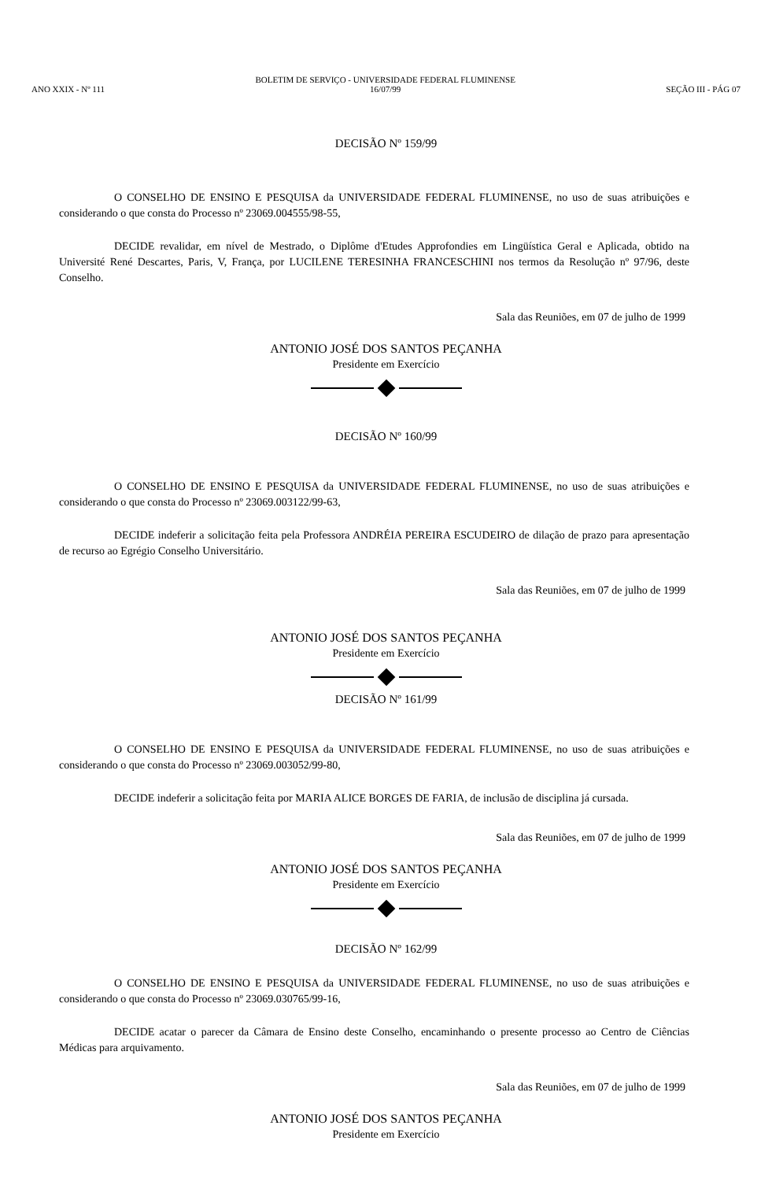ANO XXIX - Nº 111
BOLETIM DE SERVIÇO - UNIVERSIDADE FEDERAL FLUMINENSE
16/07/99
SEÇÃO III - PÁG 07
DECISÃO Nº 159/99
O CONSELHO DE ENSINO E PESQUISA da UNIVERSIDADE FEDERAL FLUMINENSE, no uso de suas atribuições e considerando o que consta do Processo nº 23069.004555/98-55,
DECIDE revalidar, em nível de Mestrado, o Diplôme d'Etudes Approfondies em Lingüística Geral e Aplicada, obtido na Université René Descartes, Paris, V, França, por LUCILENE TERESINHA FRANCESCHINI nos termos da Resolução nº 97/96, deste Conselho.
Sala das Reuniões, em 07 de julho de 1999
ANTONIO JOSÉ DOS SANTOS PEÇANHA
Presidente em Exercício
DECISÃO Nº 160/99
O CONSELHO DE ENSINO E PESQUISA da UNIVERSIDADE FEDERAL FLUMINENSE, no uso de suas atribuições e considerando o que consta do Processo nº 23069.003122/99-63,
DECIDE indeferir a solicitação feita pela Professora ANDRÉIA PEREIRA ESCUDEIRO de dilação de prazo para apresentação de recurso ao Egrégio Conselho Universitário.
Sala das Reuniões, em 07 de julho de 1999
ANTONIO JOSÉ DOS SANTOS PEÇANHA
Presidente em Exercício
DECISÃO Nº 161/99
O CONSELHO DE ENSINO E PESQUISA da UNIVERSIDADE FEDERAL FLUMINENSE, no uso de suas atribuições e considerando o que consta do Processo nº 23069.003052/99-80,
DECIDE indeferir a solicitação feita por MARIA ALICE BORGES DE FARIA, de inclusão de disciplina já cursada.
Sala das Reuniões, em 07 de julho de 1999
ANTONIO JOSÉ DOS SANTOS PEÇANHA
Presidente em Exercício
DECISÃO Nº 162/99
O CONSELHO DE ENSINO E PESQUISA da UNIVERSIDADE FEDERAL FLUMINENSE, no uso de suas atribuições e considerando o que consta do Processo nº 23069.030765/99-16,
DECIDE acatar o parecer da Câmara de Ensino deste Conselho, encaminhando o presente processo ao Centro de Ciências Médicas para arquivamento.
Sala das Reuniões, em 07 de julho de 1999
ANTONIO JOSÉ DOS SANTOS PEÇANHA
Presidente em Exercício